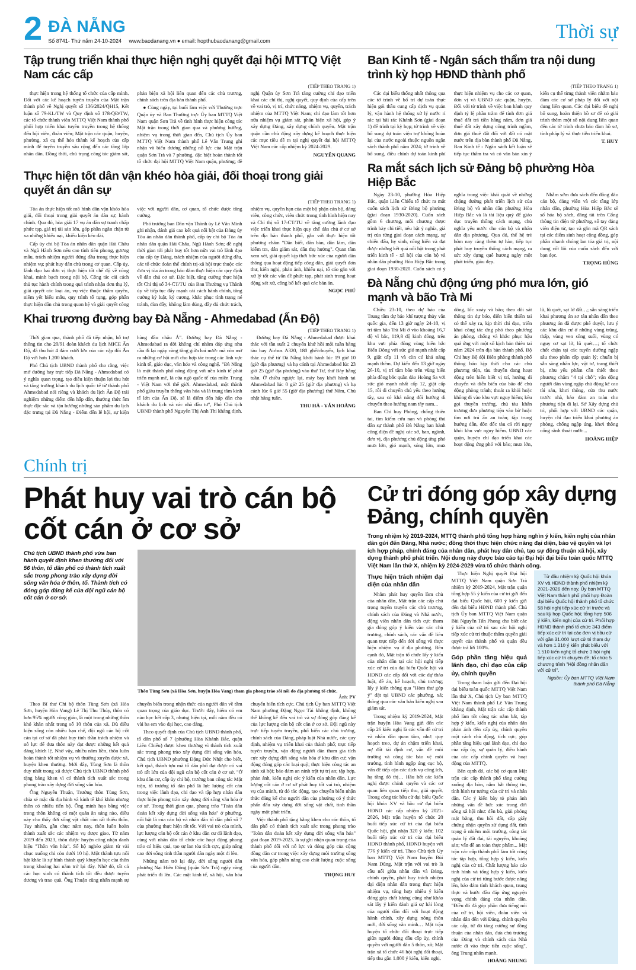2
ĐÀ NẴNG
Số 8741- Thứ năm 24-10-2024 www.baodanang.vn ● email: hopthubaodanang@gmail.com
Thời sự
Tập trung triển khai thực hiện nghị quyết đại hội MTTQ Việt Nam các cấp
(TIẾP THEO TRANG 1)
thực hiện trong hệ thống tổ chức của cấp mình. Đối với các kế hoạch tuyên truyền của Mặt trận thành phố về Nghị quyết số 136/2024/QH15, Kết luận số 79-KL/TW và Quy định số 178-QĐ/TW, các tổ chức thành viên MTTQ Việt Nam thành phố phối hợp triển khai tuyên truyền trong hệ thống đến hội viên, đoàn viên; Mặt trận các quận, huyện, phường, xã cụ thể hóa thành kế hoạch của cấp mình để tuyên truyền sâu rộng đến các tầng lớp nhân dân. Đồng thời, chú trọng công tác giám sát, phản biện xã hội liên quan đến các chủ trương, chính sách trên địa bàn thành phố.
● Cùng ngày, tại buổi làm việc với Thường trực Quận ủy và Ban Thường trực Ủy ban MTTQ Việt Nam quận Sơn Trà về tình hình thực hiện công tác Mặt trận trong thời gian qua và phương hướng, nhiệm vụ trong thời gian đến, Chủ tịch Ủy ban MTTQ Việt Nam thành phố Lê Văn Trung ghi nhận và biểu dương những nỗ lực của Mặt trận quận Sơn Trà và 7 phường, đặc biệt hoàn thành tốt tổ chức đại hội MTTQ Việt Nam quận, phường; đề nghị Quận ủy Sơn Trà tăng cường chỉ đạo triển khai các chỉ thị, nghị quyết, quy định của cấp trên về vai trò, vị trí, chức năng, nhiệm vụ, quyền, trách nhiệm của MTTQ Việt Nam; chỉ đạo làm tốt hơn nữa nhiệm vụ giám sát, phản biện xã hội, góp ý xây dựng Đảng, xây dựng chính quyền. Mặt trận quận cần chủ động xây dựng kế hoạch thực hiện các mục tiêu đề ra tại nghị quyết đại hội MTTQ Việt Nam các cấp nhiệm kỳ 2024-2029.
NGUYỄN QUANG
Thực hiện tốt dân vận khéo hòa giải, đối thoại trong giải quyết án dân sự
(TIẾP THEO TRANG 1)
Tòa án thực hiện tốt mô hình dân vận khéo hòa giải, đối thoại trong giải quyết án dân sự, hành chính. Qua đó, hòa giải 17 vụ án dân sự tranh chấp phức tạp, giá trị tài sản lớn, góp phần ngăn chặn từ xa những khiếu nại, khiếu kiện kéo dài.
Cấp ủy chi bộ Tòa án nhân dân quận Hải Châu và Ngũ Hành Sơn nêu cao tính tiên phong, gương mẫu, trách nhiệm người đứng đầu trong thực hiện nhiệm vụ; phát huy dân chủ trong cơ quan. Cấp ủy, lãnh đạo hai đơn vị thực hiện tốt chế độ về công khai, minh bạch trong nội bộ. Công tác cải cách thủ tục hành chính trong quá trình nhận đơn thụ lý, giải quyết các loại án, vụ việc thuộc thẩm quyền, niêm yết biểu mẫu, quy trình tố tụng, góp phần thực hiện dân chủ trong quan hệ và giải quyết công việc với người dân, cơ quan, tổ chức được tăng cường.
Phó trưởng ban Dân vận Thành ủy Lê Văn Minh ghi nhận, đánh giá cao kết quả nổi bật của Đảng ủy Tòa án nhân dân thành phố, cấp ủy chi bộ Tòa án nhân dân quận Hải Châu, Ngũ Hành Sơn; đề nghị thời gian tới phát huy tốt hơn nữa vai trò lãnh đạo của cấp ủy Đảng, trách nhiệm của người đứng đầu, các tổ chức đoàn thể chính trị-xã hội trực thuộc các đơn vị tòa án trong bảo đảm thực hiện các quy định về dân chủ cơ sở. Đặc biệt, tăng cường thực hiện tốt Chỉ thị số 34-CT/TU của Ban Thường vụ Thành ủy về tiếp tục đẩy mạnh cải cách hành chính, tăng cường kỷ luật, kỷ cương, khắc phục tình trạng né tránh, đùn đẩy, không làm đúng, đầy đủ chức trách, nhiệm vụ, quyền hạn của một bộ phận cán bộ, đảng viên, công chức, viên chức trong tình hình hiện nay và Chỉ thị số 17-CT/TU về tăng cường lãnh đạo việc triển khai thực hiện quy chế dân chủ ở cơ sở trên địa bàn thành phố, gắn với thực hiện tốt phương châm "Dân biết, dân bàn, dân làm, dân kiểm tra, dân giám sát, dân thụ hưởng". Quan tâm xem xét, giải quyết kịp thời bức xúc của người dân thông qua hoạt động tiếp công dân, giải quyết đơn thư, kiến nghị, phản ánh, khiếu nại, tố cáo gắn với xử lý tốt các vấn đề phức tạp, phát sinh trong hoạt động xét xử, công bố kết quả các bản án.
NGỌC PHÚ
Khai trương đường bay Đà Nẵng - Ahmedabad (Ấn Độ)
(TIẾP THEO TRANG 1)
Thời gian qua, thành phố đã tiếp nhận, hỗ trợ thông tin cho 20/91 đoàn khách du lịch MICE Ấn Độ, đã thu hút 4 đám cưới lớn của các cặp đôi Ấn Độ với hơn 1.200 khách.
Phó Chủ tịch UBND thành phố cho rằng, việc mở đường bay trực tiếp Đà Nẵng - Ahmedabad có ý nghĩa quan trọng, tạo điều kiện thuận lợi thu hút và tăng trưởng khách du lịch quốc tế từ thành phố Ahmedabad nói riêng và khách du lịch Ấn Độ trải nghiệm những điểm đến hấp dẫn, thưởng thức ẩm thực đặc sắc và tận hưởng những sản phẩm du lịch đặc trưng tại Đà Nẵng - Điểm đến lễ hội, sự kiện hàng đầu châu Á". Đường bay Đà Nẵng - Ahmedabad ra đời không chỉ nhằm đáp ứng nhu cầu đi lại ngày càng tăng giữa hai nước mà còn mở ra những cơ hội mới cho hợp tác trong các lĩnh vực kinh tế, giáo dục, văn hóa và công nghệ. "Đà Nẵng là một thành phố năng động với nền kinh tế phát triển mạnh mẽ, là cửa ngõ quốc tế của miền Trung - Việt Nam với thế giới. Ahmedabad, một thành phố giàu truyền thống văn hóa và là trung tâm kinh tế lớn của Ấn Độ, sẽ là điểm đến hấp dẫn cho khách du lịch và các nhà đầu tư", Phó Chủ tịch UBND thành phố Nguyễn Thị Anh Thi khẳng định.
Đường bay Đà Nẵng - Ahmedabad được khai thác với tần suất 2 chuyến khứ hồi mỗi tuần bằng tàu bay Airbus A320, 180 ghế/chuyến, lịch khai thác cụ thể từ Đà Nẵng khởi hành lúc 19 giờ 10 (giờ địa phương) và hạ cánh tại Ahmedabad lúc 23 giờ 25 (giờ địa phương) vào thứ Tư, thứ Bảy hằng tuần. Ở chiều ngược lại, máy bay khởi hành tại Ahmedabad lúc 0 giờ 25 (giờ địa phương) và hạ cánh lúc 6 giờ 55 (giờ địa phương) thứ Năm, Chủ nhật hằng tuần.
THU HÀ - VĂN HOÀNG
Ban Kinh tế - Ngân sách thẩm tra nội dung trình kỳ họp HĐND thành phố
(TIẾP THEO TRANG 1)
Các đại biểu thống nhất thông qua các tờ trình về bố trí dự toán thực hiện gói thầu cung cấp dịch vụ quản lý, vận hành hệ thống xử lý nước rỉ rác tại bãi rác Khánh Sơn (giai đoạn 1) để trình tại kỳ họp; tờ trình về việc bổ sung dự toán viện trợ không hoàn lại của nước ngoài thuộc nguồn ngân sách thành phố năm 2024; tờ trình về bổ sung, điều chỉnh dự toán kinh phí thực hiện nhiệm vụ cho các cơ quan, đơn vị và UBND các quận, huyện. Đối với tờ trình về việc ban hành quy định tỷ lệ phần trăm để tính đơn giá thuê đất trả tiền hằng năm, đơn giá thuê đất xây dựng công trình ngầm, đơn giá thuê đất đối với đất có mặt nước trên địa bàn thành phố Đà Nẵng, Ban Kinh tế - Ngân sách kết luận sẽ tiếp tục thẩm tra và có văn bản xin ý kiến cụ thể từng thành viên nhằm bảo đảm các cơ sở pháp lý đối với nội dung liên quan. Các đại biểu đề nghị bổ sung, hoàn thiện hồ sơ để có giải trình thêm một số nội dung liên quan đến các tờ trình chưa bảo đảm hồ sơ, tính pháp lý và thực tiễn triển khai.
T. HUY
Ra mắt sách lịch sử Đảng bộ phường Hòa Hiệp Bắc
Ngày 23-10, phường Hòa Hiệp Bắc, quận Liên Chiểu tổ chức ra mắt cuốn sách lịch sử Đảng bộ phường (giai đoạn 1930-2020). Cuốn sách gồm 6 chương, mỗi chương được trình bày chi tiết, nêu bật ý nghĩa, giá trị của từng giai đoạn cách mạng, sự chiến đấu, hy sinh, cống hiến và đạt được những kết quả nổi bật trong phát triển kinh tế - xã hội của cán bộ và nhân dân phường Hòa Hiệp Bắc trong giai đoạn 1930-2020. Cuốn sách có ý nghĩa trong việc khái quát về những chặng đường phát triển lịch sử của Đảng bộ và nhân dân phường Hòa Hiệp Bắc và là tài liệu quý để giáo dục truyền thống cách mạng, chủ nghĩa yêu nước cho cán bộ và nhân dân địa phương. Qua đó, thế hệ trẻ hôm nay càng thêm tự hào, tiếp tục phát huy truyền thống cách mạng, ra sức xây dựng quê hương ngày một phát triển, giàu đẹp.
Nhằm sớm đưa sách đến đông đảo cán bộ, đảng viên và các tầng lớp nhân dân, phường Hòa Hiệp Bắc sẽ số hóa bộ sách, đăng tải trên Cổng thông tin điện tử phường, sổ tay đảng viên điện tử, tạo và gắn mã QR sách tại các điểm sinh hoạt cộng đồng, góp phần nhanh chóng lan tỏa giá trị, nội dung cốt lõi của cuốn sách đến với bạn đọc.
TRỌNG HÙNG
Đà Nẵng chủ động ứng phó mưa lớn, gió mạnh và bão Trà Mi
Chiều 23-10, theo dự báo của Trung tâm dự báo khí tượng thủy văn quốc gia, đến 13 giờ ngày 24-10, vị trí tâm bão Trà Mi ở vào khoảng 16,7 độ vĩ bắc, 119,8 độ kinh đông, trên khu vực phía đông vùng biển bắc Biển Đông với sức gió mạnh nhất cấp 9, giật cấp 11 và còn có khả năng mạnh thêm. Dự kiến đến 13 giờ ngày 26-10, vị trí tâm bão trên vùng biển phía đông bắc quần đảo Hoàng Sa với sức gió mạnh nhất cấp 12, giật cấp 15, rồi di chuyển chủ yếu theo hướng tây, sau có khả năng đổi hướng di chuyển theo hướng nam tây nam...
Ban Chỉ huy Phòng, chống thiên tai, tìm kiếm cứu nạn và phòng thủ dân sự thành phố Đà Nẵng ban hành công điện đề nghị các sở, ban, ngành, đơn vị, địa phương chủ động ứng phó mưa lớn, gió mạnh, sóng lớn, mưa dông, lốc xoáy và bão; theo dõi sát thông tin dự báo, diễn biến thiên tai có thể xảy ra, kịp thời chỉ đạo, triển khai công tác ứng phó theo phương án phòng, chống và khắc phục hậu quả ứng với một số kịch bản thiên tai năm 2024 trên địa bàn thành phố. Bộ Chỉ huy Bộ đội Biên phòng thành phố thông báo kịp thời cho các chủ phương tiện, tàu thuyền đang hoạt động trên biển biết vị trí, hướng di chuyển và diễn biến của bão để chủ động phòng tránh; thoát ra khỏi hoặc không đi vào khu vực nguy hiểm; kêu gọi thuyền trưởng, chủ tàu khẩn trương đưa phương tiện vào bờ hoặc tìm nơi trú ẩn an toàn; tập trung hướng dẫn, đôn đốc tàu cá rời ngay khỏi khu vực nguy hiểm. UBND các quận, huyện chỉ đạo triển khai các hoạt động ứng phó với bão; mưa lớn, lũ, lũ quét, sạt lở đất…; sẵn sàng triển khai phương án sơ tán nhân dân theo phương án đã được phê duyệt, lưu ý các khu dân cư ở những vùng trũng, thấp, vùng ven sông suối, vùng có nguy cơ sạt lở, lũ quét…; tổ chức chốt chặn tại các tuyến đường ngập sâu theo phân cấp quản lý; chuẩn bị sẵn sàng nhân lực, vật tư, trang thiết bị, nhu yếu phẩm cần thiết theo phương châm "4 tại chỗ"; vận động người dân vùng ngập chủ động kê cao tài sản, khơi thông, cửa thu nước trước nhà, bảo đảm an toàn cho phương tiện đi lại. Sở Xây dựng chủ trì, phối hợp với UBND các quận, huyện chỉ đạo triển khai phương án phòng, chống ngập úng, khơi thông cống rãnh thoát nước...
HOÀNG HIỆP
Chính trị
Phát huy vai trò cán bộ cốt cán ở cơ sở
Chủ tịch UBND thành phố vừa ban hành quyết định khen thưởng đối với 56 thôn, tổ dân phố có thành tích xuất sắc trong phong trào xây dựng đời sống văn hóa ở thôn, tổ. Thành tích có đóng góp đáng kể của đội ngũ cán bộ cốt cán ở cơ sở.
Thôn Tùng Sơn (xã Hòa Sơn, huyện Hòa Vang) tham gia phong trào sôi nổi do địa phương tổ chức.
Ảnh: PV
Theo Bí thư Chi bộ thôn Tùng Sơn (xã Hòa Sơn, huyện Hòa Vang) Lê Thị Thu Thủy, thôn có hơn 95% người công giáo, là một trong những thôn khó khăn nhất trong số 10 thôn của xã. Dù điều kiện sống còn nhiều hạn chế, đội ngũ cán bộ cốt cán tại cơ sở đã phát huy tinh thần trách nhiệm và nỗ lực để đưa thôn này đạt được những kết quả đáng khích lệ. Nhờ vậy, nhiều năm liền, thôn luôn hoàn thành tốt nhiệm vụ và thường xuyên được xã, huyện khen thưởng. Mới đây, Tùng Sơn là thôn duy nhất trong xã được Chủ tịch UBND thành phố tặng bằng khen vì có thành tích xuất sắc trong phong trào xây dựng đời sống văn hóa.
Ông Nguyễn Thuận, Trưởng thôn Tùng Sơn, chia sẻ mặc dù địa hình và kinh tế khó khăn nhưng thôn có nhiều tiến bộ. Ông minh họa bằng việc trong thôn không có một quán ăn sáng nào, điều này cho thấy đời sống vật chất còn rất thiếu thốn. Tuy nhiên, gần chục năm nay, thôn luôn hoàn thành xuất sắc các nhiệm vụ được giao. Từ năm 2019 đến 2023, thôn được huyện công nhận danh hiệu "Thôn văn hóa". Số hộ nghèo giảm từ vài chục xuống chỉ còn dưới 10 hộ. Một thành tựu nổi bật khác là sự hình thành quỹ khuyến học của thôn trong khoảng hai năm trở lại đây. Nhờ đó, tất cả các học sinh có thành tích tốt đều được tuyên dương và trao quà. Ông Thuận cũng nhấn mạnh sự chuyển biến trong nhận thức của người dân về tầm quan trọng của giáo dục. Trước đây, hiếm có em nào học hết cấp 3, nhưng hiện tại, mỗi năm đều có vài ba em vào đại học, cao đẳng.
Theo quyết định của Chủ tịch UBND thành phố, tổ dân phố số 7 (phường Hòa Khánh Bắc, quận Liên Chiểu) được khen thưởng vì thành tích xuất sắc trong phong trào xây dựng đời sống văn hóa. Chủ tịch UBND phường Đặng Đức Nhật cho biết, kết quả, thành tựu mà tổ dân phố đạt được có vai trò rất lớn của đội ngũ cán bộ cốt cán ở cơ sở. "Ở khu dân cư, cấp ủy chi bộ, trưởng ban công tác Mặt trận, tổ trưởng tổ dân phố là lực lượng cốt cán trong việc lãnh đạo, chỉ đạo và tập hợp nhân dân thực hiện phong trào xây dựng đời sống văn hóa ở cơ sở. Trong thời gian qua, phong trào "Toàn dân đoàn kết xây dựng đời sống văn hóa" ở phường, nổi bật là của cán bộ và nhân dân tổ dân phố số 7 của phường thực hiện rất tốt. Với vai trò của mình, lực lượng cán bộ cốt cán ở khu dân cư đã lãnh đạo, cùng với nhân dân tổ chức các hoạt động phong trào có hiệu quả, tạo sự lan tỏa tích cực, giúp nâng cao đời sống tinh thần người dân ngày một đi lên.
Những năm trở lại đây, đời sống người dân phường Nại Hiên Đông (quận Sơn Trà) ngày càng phát triển đi lên. Các mặt kinh tế, xã hội, văn hóa chuyển biến tích cực. Chủ tịch Ủy ban MTTQ Việt Nam phường Đặng Ngọc Tài khẳng định, không thể không kể đến vai trò và sự đóng góp đáng kể của lực lượng cán bộ cốt cán ở cơ sở. Đội ngũ này trực tiếp tuyên truyền, phổ biến các chủ trương, chính sách của Đảng, pháp luật Nhà nước, các quy định, nhiệm vụ triển khai của thành phố; trực tiếp tuyên truyền, vận động người dân tham gia tích cực xây dựng đời sống văn hóa ở khu dân cư; vận động đóng góp các loại quỹ; thực hiện công tác an sinh xã hội; bảo đảm an ninh trật tự trị an; tập hợp, phản ánh, kiến nghị các ý kiến của nhân dân. Lực lượng cốt cán ở cơ sở phát huy tốt vai trò, nhiệm vụ của mình, từ đó tác động, tạo chuyển biến nhận thức đáng kể cho người dân của phường có ý thức phấn đấu xây dựng đời sống vật chất, tinh thần ngày một phát triển.
Việc thành phố tặng bằng khen cho các thôn, tổ dân phố có thành tích xuất sắc trong phong trào "Toàn dân đoàn kết xây dựng đời sống văn hóa" giai đoạn 2019-2023, là sự ghi nhận quan trọng của thành phố đối với nỗ lực và đóng góp của cộng đồng dân cư trong việc xây dựng môi trường sống văn hóa, góp phần nâng cao chất lượng cuộc sống của người dân.
TRỌNG HUY
Cử tri đóng góp xây dựng Đảng, chính quyền
Trong nhiệm kỳ 2019-2024, MTTQ thành phố tổng hợp hàng nghìn ý kiến, kiến nghị của nhân dân gửi đến Đảng, Nhà nước; đồng thời thực hiện chức năng đại diện, bảo vệ quyền và lợi ích hợp pháp, chính đáng của nhân dân, phát huy dân chủ, tạo sự đồng thuận xã hội, xây dựng thành phố phát triển. Nội dung này được báo cáo tại Đại hội đại biểu toàn quốc MTTQ Việt Nam lần thứ X, nhiệm kỳ 2024-2029 vừa tổ chức thành công.
Thực hiện trách nhiệm đại diện của nhân dân
Nhằm phát huy quyền làm chủ của nhân dân, Mặt trận các cấp chú trọng tuyên truyền các chủ trương, chính sách của Đảng và Nhà nước, động viên nhân dân tích cực tham gia đóng góp ý kiến vào các chủ trương, chính sách, các vấn đề liên quan trực tiếp đến đời sống và thực hiện nhiệm vụ ở địa phương. Bên cạnh đó, Mặt trận tổ chức lấy ý kiến của nhân dân tại các hội nghị tiếp xúc cử tri của đại biểu Quốc hội và HĐND các cấp đối với các dự thảo luật, đề án, kế hoạch, chủ trương; lấy ý kiến thông qua "Hòm thư góp ý" đặt tại UBND các phường, xã; thông qua các văn bản kiến nghị sau giám sát.
Trong nhiệm kỳ 2019-2024, Mặt trận huyện Hòa Vang gửi đến các cấp 26 kiến nghị là các vấn đề cử tri và nhân dân quan tâm, như: quy hoạch treo, dự án chậm triển khai, nợ đất tái định cư, vấn đề môi trường và công tác bảo vệ môi trường, tình hình ngập úng cục bộ, vấn đề tiếp cận các dịch vụ công ích, hạ tầng đô thị… Hầu hết các kiến nghị được chính quyền và các cơ quan liên quan tiếp thu, giải quyết. Trong công tác bầu cử đại biểu Quốc hội khóa XV và bầu cử đại biểu HĐND các cấp nhiệm kỳ 2021-2026, Mặt trận huyện tổ chức 20 buổi tiếp xúc cử tri của đại biểu Quốc hội, ghi nhận 320 ý kiến; 102 buổi tiếp xúc cử tri của đại biểu HĐND thành phố, HĐND huyện với 776 ý kiến cử tri. Theo Chủ tịch Ủy ban MTTQ Việt Nam huyện Bùi Nam Dũng, Mặt trận với vai trò là cầu nối giữa nhân dân và Đảng, chính quyền, phát huy trách nhiệm đại diện nhân dân trong thực hiện nhiệm vụ, tổng hợp nhiều ý kiến đóng góp chất lượng cũng như khảo sát lấy ý kiến đánh giá sự hài lòng của người dân đối với hoạt động hành chính, xây dựng nông thôn mới, đời sống văn minh… Mặt trận huyện tổ chức đối thoại trực tiếp giữa người đứng đầu cấp ủy, chính quyền với người dân 5 thôn, xã; Mặt trận xã tổ chức 46 hội nghị đối thoại, tiếp thu gần 1.000 ý kiến, kiến nghị.
Thực hiện Nghị quyết Đại hội MTTQ Việt Nam quận Sơn Trà nhiệm kỳ 2019-2024, Mặt trận quận tổng hợp 55 ý kiến của cử tri gửi đến đại biểu Quốc hội, 600 ý kiến gửi đến đại biểu HĐND thành phố. Chủ tịch Ủy ban MTTQ Việt Nam quận Bùi Nguyễn Tấn Phong cho biết các ý kiến của cử tri sau các hội nghị tiếp xúc cử tri thuộc thẩm quyền giải quyết của thành phố và quận đều được trả lời 100%.
Góp phần tăng hiệu quả lãnh đạo, chỉ đạo của cấp ủy, chính quyền
Trong tham luận gửi đến Đại hội đại biểu toàn quốc MTTQ Việt Nam lần thứ X, Chủ tịch Ủy ban MTTQ Việt Nam thành phố Lê Văn Trung khẳng định, Mặt trận các cấp thành phố làm tốt công tác nắm bắt, tập hợp ý kiến, kiến nghị của nhân dân phản ánh đến cấp ủy, chính quyền một cách chủ động, tích cực, góp phần tăng hiệu quả lãnh đạo, chỉ đạo của cấp ủy, sự quản lý, điều hành của các cấp chính quyền và hoạt động của MTTQ.
Bên cạnh đó, các bộ cơ quan Mặt trận các cấp thành phố tăng cường xuống địa bàn, nắm bắt thông tin, tình hình tư tưởng của cử tri và nhân dân. Các ý kiến bày tỏ phản ánh những vấn đề bức xúc trong đời sống xã hội như: đền bù, giải phóng mặt bằng, thu hồi đất, cấp giấy chứng nhận quyền sử dụng đất, tình trạng ô nhiễm môi trường, công tác quản lý đất đai, tài nguyên, khoáng sản; vấn đề an toàn thực phẩm... Mặt trận các cấp thành phố làm tốt công tác tập hợp, tổng hợp ý kiến, kiến nghị của cử tri. Chất lượng báo cáo tình hình và tổng hợp ý kiến, kiến nghị của cử tri từng bước được nâng lên, bảo đảm tính khách quan, trung thực và bước đầu đáp ứng nguyện vọng chính đáng của nhân dân. "Điều đó đã góp phần đưa tiếng nói của cử tri, hội viên, đoàn viên và nhân dân đến với Đảng, chính quyền các cấp, từ đó tăng cường sự đồng thuận của nhân dân, đưa chủ trương của Đảng và chính sách của Nhà nước đi vào thực tiễn cuộc sống", ông Trung nhấn mạnh.
HOÀNG NHUNG
Từ đầu nhiệm kỳ Quốc hội khóa XV và HĐND thành phố nhiệm kỳ 2021-2026 đến nay, Ủy ban MTTQ Việt Nam thành phố phối hợp Đoàn đại biểu Quốc hội thành phố tổ chức 58 hội nghị tiếp xúc cử tri trước và sau kỳ họp Quốc hội; tổng hợp 506 ý kiến, kiến nghị của cử tri. Phối hợp HĐND thành phố tổ chức 343 điểm tiếp xúc cử tri tại các đơn vị bầu cử với gần 31.000 lượt cử tri tham dự và hơn 1.310 ý kiến phát biểu với 1.510 kiến nghị; tổ chức 3 hội nghị tiếp xúc cử tri chuyên đề; tổ chức 5 chương trình "Hội đồng nhân dân với cử tri".
Nguồn: Ủy ban MTTQ Việt Nam thành phố Đà Nẵng